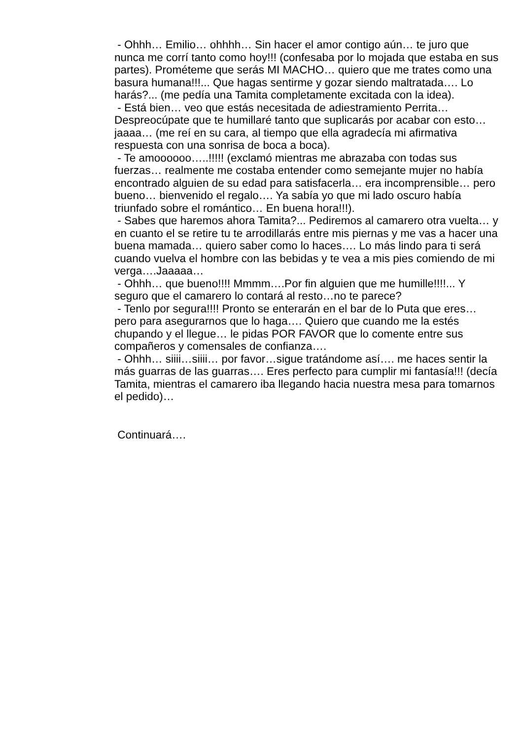- Ohhh… Emilio… ohhhh… Sin hacer el amor contigo aún… te juro que nunca me corrí tanto como hoy!!! (confesaba por lo mojada que estaba en sus partes). Prométeme que serás MI MACHO… quiero que me trates como una basura humana!!!... Que hagas sentirme y gozar siendo maltratada…. Lo harás?... (me pedía una Tamita completamente excitada con la idea).
- Está bien… veo que estás necesitada de adiestramiento Perrita… Despreocúpate que te humillaré tanto que suplicarás por acabar con esto…jaaaa… (me reí en su cara, al tiempo que ella agradecía mi afirmativa respuesta con una sonrisa de boca a boca).
- Te amoooooo…..!!!!! (exclamó mientras me abrazaba con todas sus fuerzas… realmente me costaba entender como semejante mujer no había encontrado alguien de su edad para satisfacerla… era incomprensible… pero bueno… bienvenido el regalo…. Ya sabía yo que mi lado oscuro había triunfado sobre el romántico… En buena hora!!!).
- Sabes que haremos ahora Tamita?... Pediremos al camarero otra vuelta… y en cuanto el se retire tu te arrodillarás entre mis piernas y me vas a hacer una buena mamada… quiero saber como lo haces…. Lo más lindo para ti será cuando vuelva el hombre con las bebidas y te vea a mis pies comiendo de mi verga….Jaaaaa…
- Ohhh… que bueno!!!! Mmmm….Por fin alguien que me humille!!!!... Y seguro que el camarero lo contará al resto…no te parece?
- Tenlo por segura!!!! Pronto se enterarán en el bar de lo Puta que eres… pero para asegurarnos que lo haga…. Quiero que cuando me la estés chupando y el llegue… le pidas POR FAVOR que lo comente entre sus compañeros y comensales de confianza….
- Ohhh… siiii…siiii… por favor…sigue tratándome así…. me haces sentir la más guarras de las guarras…. Eres perfecto para cumplir mi fantasía!!! (decía Tamita, mientras el camarero iba llegando hacia nuestra mesa para tomarnos el pedido)…
Continuará….